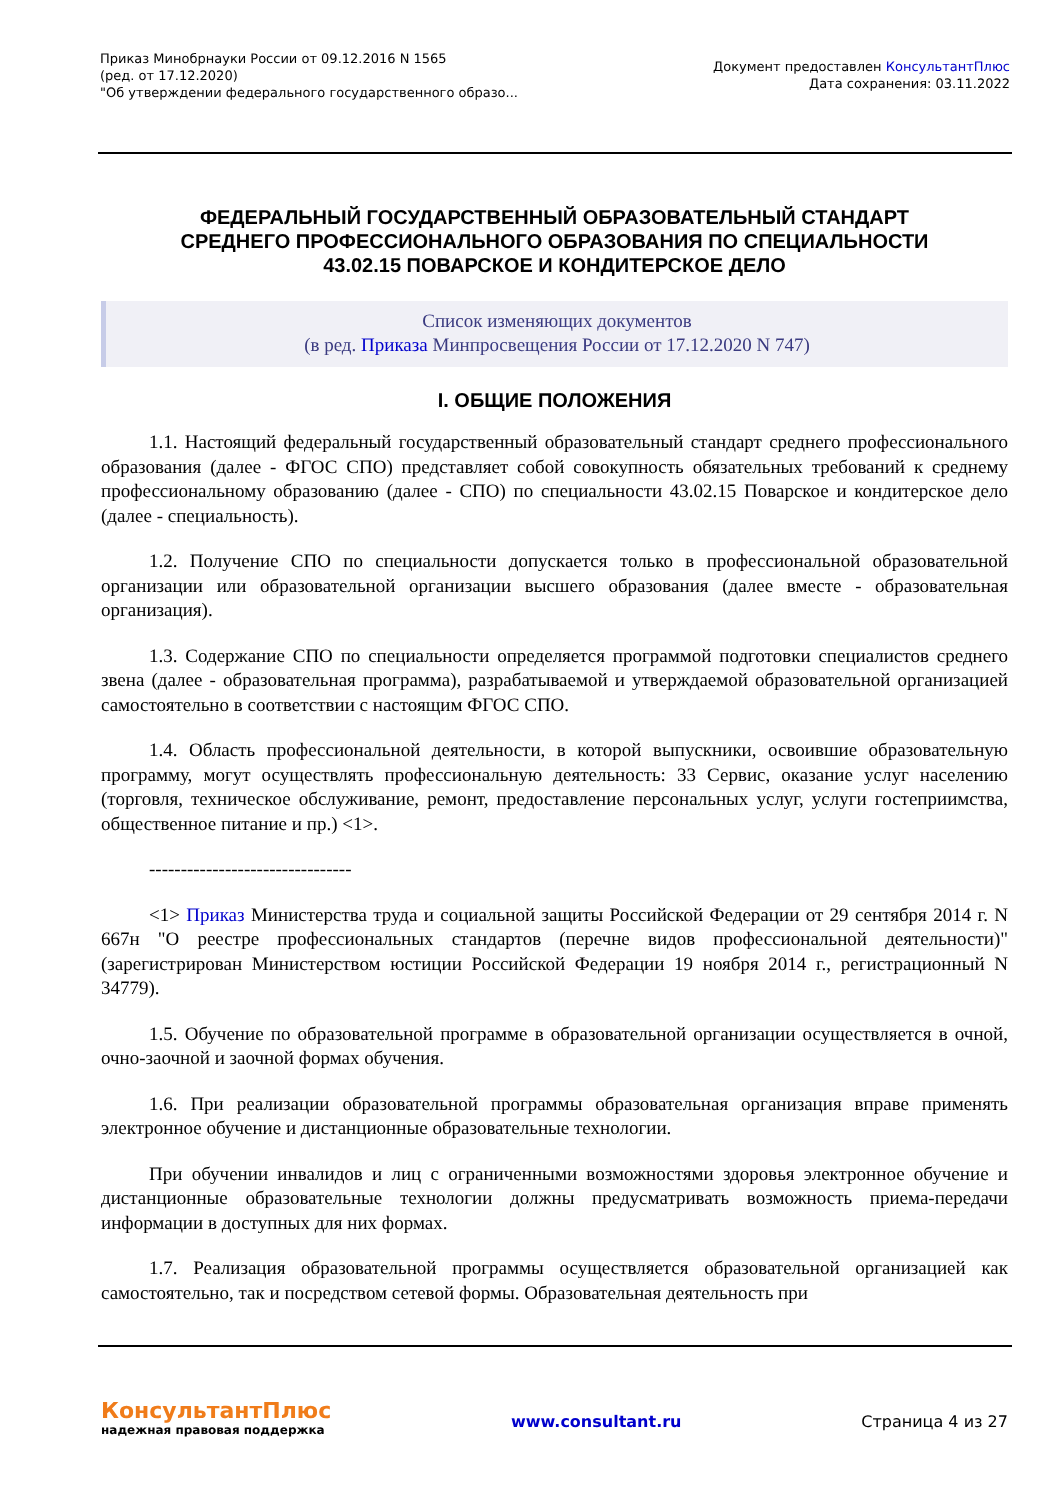Приказ Минобрнауки России от 09.12.2016 N 1565
(ред. от 17.12.2020)
"Об утверждении федерального государственного образо...
Документ предоставлен КонсультантПлюс
Дата сохранения: 03.11.2022
ФЕДЕРАЛЬНЫЙ ГОСУДАРСТВЕННЫЙ ОБРАЗОВАТЕЛЬНЫЙ СТАНДАРТ
СРЕДНЕГО ПРОФЕССИОНАЛЬНОГО ОБРАЗОВАНИЯ ПО СПЕЦИАЛЬНОСТИ
43.02.15 ПОВАРСКОЕ И КОНДИТЕРСКОЕ ДЕЛО
Список изменяющих документов
(в ред. Приказа Минпросвещения России от 17.12.2020 N 747)
I. ОБЩИЕ ПОЛОЖЕНИЯ
1.1. Настоящий федеральный государственный образовательный стандарт среднего профессионального образования (далее - ФГОС СПО) представляет собой совокупность обязательных требований к среднему профессиональному образованию (далее - СПО) по специальности 43.02.15 Поварское и кондитерское дело (далее - специальность).
1.2. Получение СПО по специальности допускается только в профессиональной образовательной организации или образовательной организации высшего образования (далее вместе - образовательная организация).
1.3. Содержание СПО по специальности определяется программой подготовки специалистов среднего звена (далее - образовательная программа), разрабатываемой и утверждаемой образовательной организацией самостоятельно в соответствии с настоящим ФГОС СПО.
1.4. Область профессиональной деятельности, в которой выпускники, освоившие образовательную программу, могут осуществлять профессиональную деятельность: 33 Сервис, оказание услуг населению (торговля, техническое обслуживание, ремонт, предоставление персональных услуг, услуги гостеприимства, общественное питание и пр.) <1>.
--------------------------------
<1> Приказ Министерства труда и социальной защиты Российской Федерации от 29 сентября 2014 г. N 667н "О реестре профессиональных стандартов (перечне видов профессиональной деятельности)" (зарегистрирован Министерством юстиции Российской Федерации 19 ноября 2014 г., регистрационный N 34779).
1.5. Обучение по образовательной программе в образовательной организации осуществляется в очной, очно-заочной и заочной формах обучения.
1.6. При реализации образовательной программы образовательная организация вправе применять электронное обучение и дистанционные образовательные технологии.
При обучении инвалидов и лиц с ограниченными возможностями здоровья электронное обучение и дистанционные образовательные технологии должны предусматривать возможность приема-передачи информации в доступных для них формах.
1.7. Реализация образовательной программы осуществляется образовательной организацией как самостоятельно, так и посредством сетевой формы. Образовательная деятельность при
КонсультантПлюс
надежная правовая поддержка
www.consultant.ru Страница 4 из 27